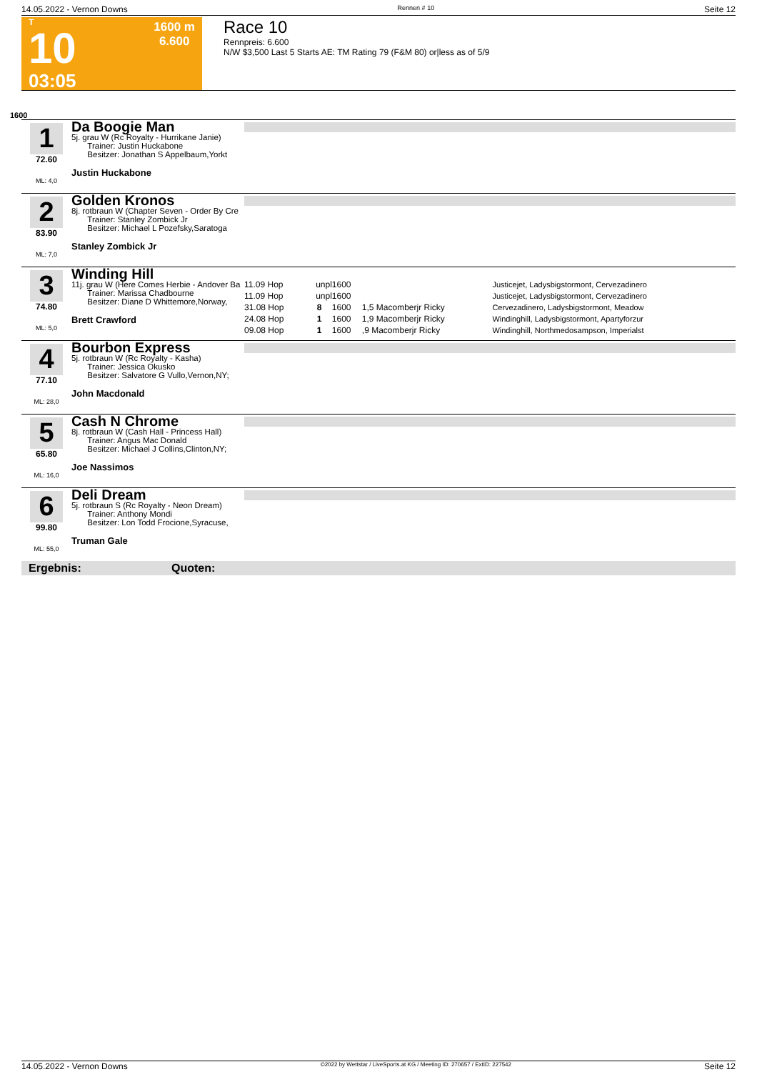14.05.2022 - Vernon Downs Rennen # 10 Seite 12
T
10
03:05
1600 m
6.600
Race 10
Rennpreis: 6.600
N/W $3,500 Last 5 Starts AE: TM Rating 79 (F&M 80) or|less as of 5/9
1600
1
72.60
ML: 4,0
Da Boogie Man
5j. grau W (Rc Royalty - Hurrikane Janie)
Trainer: Justin Huckabone
Besitzer: Jonathan S Appelbaum,Yorkt
Justin Huckabone
2
83.90
ML: 7,0
Golden Kronos
8j. rotbraun W (Chapter Seven - Order By Cre
Trainer: Stanley Zombick Jr
Besitzer: Michael L Pozefsky,Saratoga
Stanley Zombick Jr
3
74.80
ML: 5,0
Winding Hill
11j. grau W (Here Comes Herbie - Andover Ba
Trainer: Marissa Chadbourne
Besitzer: Diane D Whittemore,Norway,
Brett Crawford
| 11.09 Hop | unpl | 1600 | | Justicejet, Ladysbigstormont, Cervezadinero |
| 11.09 Hop | unpl | 1600 | | Justicejet, Ladysbigstormont, Cervezadinero |
| 31.08 Hop | 8 | 1600 | 1,5 Macomberjr Ricky | Cervezadinero, Ladysbigstormont, Meadow |
| 24.08 Hop | 1 | 1600 | 1,9 Macomberjr Ricky | Windinghill, Ladysbigstormont, Apartyforzur |
| 09.08 Hop | 1 | 1600 | ,9 Macomberjr Ricky | Windinghill, Northmedosampson, Imperialst |
4
77.10
ML: 28,0
Bourbon Express
5j. rotbraun W (Rc Royalty - Kasha)
Trainer: Jessica Okusko
Besitzer: Salvatore G Vullo,Vernon,NY;
John Macdonald
5
65.80
ML: 16,0
Cash N Chrome
8j. rotbraun W (Cash Hall - Princess Hall)
Trainer: Angus Mac Donald
Besitzer: Michael J Collins,Clinton,NY;
Joe Nassimos
6
99.80
ML: 55,0
Deli Dream
5j. rotbraun S (Rc Royalty - Neon Dream)
Trainer: Anthony Mondi
Besitzer: Lon Todd Frocione,Syracuse,
Truman Gale
Ergebnis: Quoten:
14.05.2022 - Vernon Downs ©2022 by Wettstar / LiveSports.at KG / Meeting ID: 270657 / ExtID: 227542 Seite 12